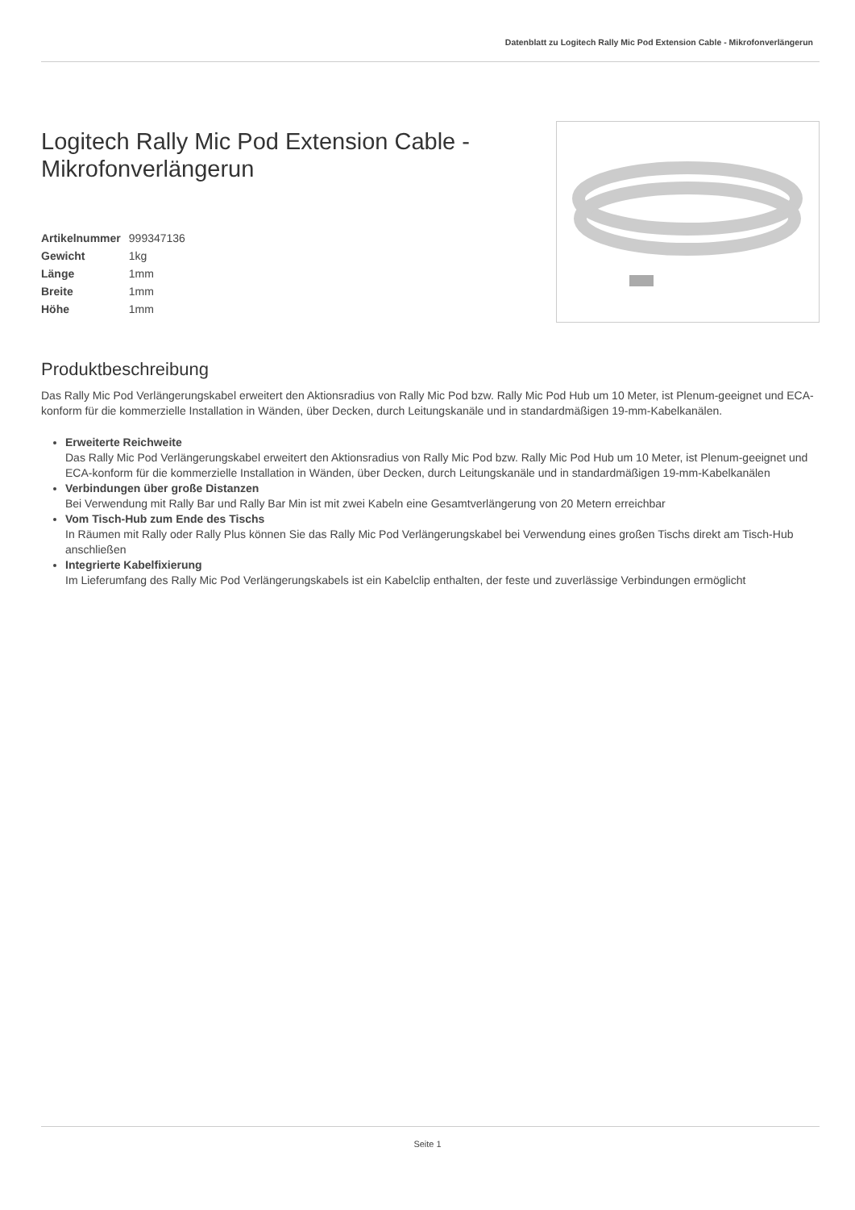Datenblatt zu Logitech Rally Mic Pod Extension Cable - Mikrofonverlängerun
Logitech Rally Mic Pod Extension Cable - Mikrofonverlängerun
| Artikelnummer | 999347136 |
| Gewicht | 1kg |
| Länge | 1mm |
| Breite | 1mm |
| Höhe | 1mm |
Produktbeschreibung
Das Rally Mic Pod Verlängerungskabel erweitert den Aktionsradius von Rally Mic Pod bzw. Rally Mic Pod Hub um 10 Meter, ist Plenum-geeignet und ECA-konform für die kommerzielle Installation in Wänden, über Decken, durch Leitungskanäle und in standardmäßigen 19-mm-Kabelkanälen.
Erweiterte Reichweite
Das Rally Mic Pod Verlängerungskabel erweitert den Aktionsradius von Rally Mic Pod bzw. Rally Mic Pod Hub um 10 Meter, ist Plenum-geeignet und ECA-konform für die kommerzielle Installation in Wänden, über Decken, durch Leitungskanäle und in standardmäßigen 19-mm-Kabelkanälen
Verbindungen über große Distanzen
Bei Verwendung mit Rally Bar und Rally Bar Min ist mit zwei Kabeln eine Gesamtverlängerung von 20 Metern erreichbar
Vom Tisch-Hub zum Ende des Tischs
In Räumen mit Rally oder Rally Plus können Sie das Rally Mic Pod Verlängerungskabel bei Verwendung eines großen Tischs direkt am Tisch-Hub anschließen
Integrierte Kabelfixierung
Im Lieferumfang des Rally Mic Pod Verlängerungskabels ist ein Kabelclip enthalten, der feste und zuverlässige Verbindungen ermöglicht
Seite 1